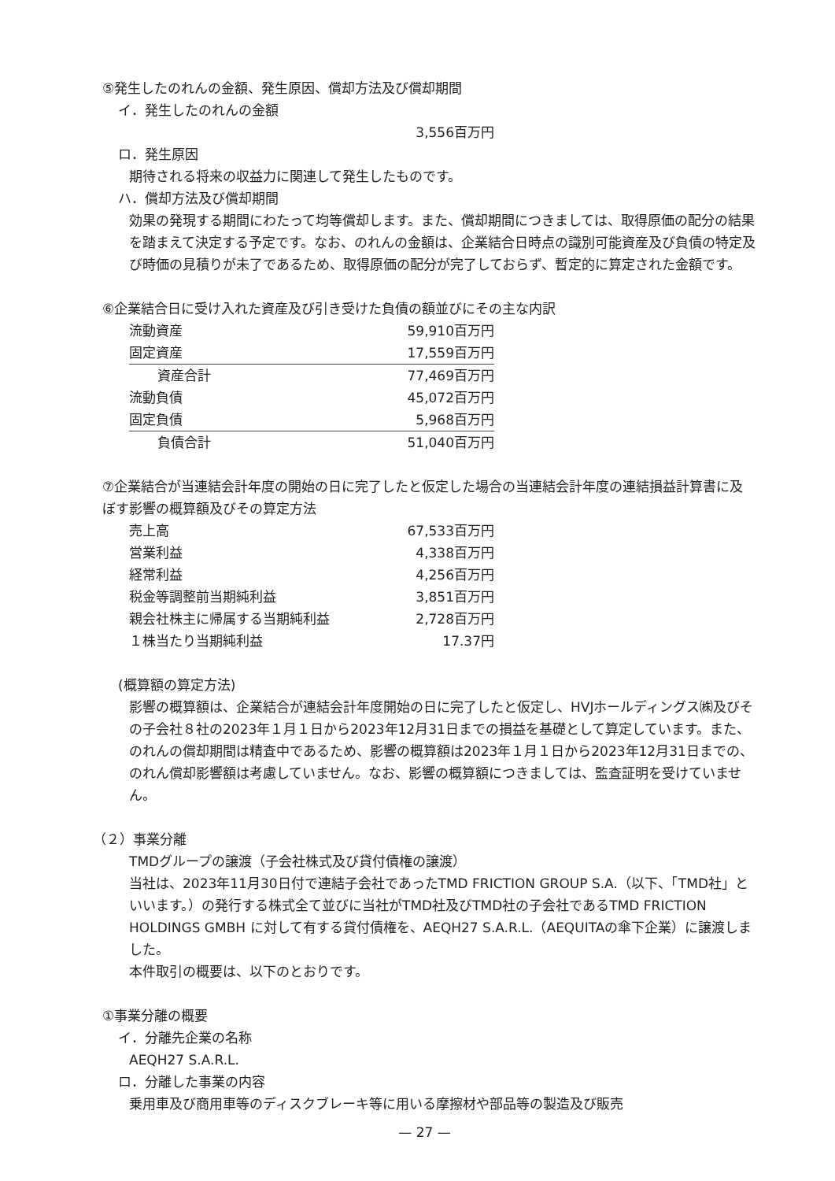⑤発生したのれんの金額、発生原因、償却方法及び償却期間
イ．発生したのれんの金額
3,556百万円
ロ．発生原因
期待される将来の収益力に関連して発生したものです。
ハ．償却方法及び償却期間
効果の発現する期間にわたって均等償却します。また、償却期間につきましては、取得原価の配分の結果を踏まえて決定する予定です。なお、のれんの金額は、企業結合日時点の識別可能資産及び負債の特定及び時価の見積りが未了であるため、取得原価の配分が完了しておらず、暫定的に算定された金額です。
⑥企業結合日に受け入れた資産及び引き受けた負債の額並びにその主な内訳
| 流動資産 | 59,910百万円 |
| 固定資産 | 17,559百万円 |
| 資産合計 | 77,469百万円 |
| 流動負債 | 45,072百万円 |
| 固定負債 | 5,968百万円 |
| 負債合計 | 51,040百万円 |
⑦企業結合が当連結会計年度の開始の日に完了したと仮定した場合の当連結会計年度の連結損益計算書に及ぼす影響の概算額及びその算定方法
| 売上高 | 67,533百万円 |
| 営業利益 | 4,338百万円 |
| 経常利益 | 4,256百万円 |
| 税金等調整前当期純利益 | 3,851百万円 |
| 親会社株主に帰属する当期純利益 | 2,728百万円 |
| １株当たり当期純利益 | 17.37円 |
(概算額の算定方法)
影響の概算額は、企業結合が連結会計年度開始の日に完了したと仮定し、HVJホールディングス㈱及びその子会社８社の2023年１月１日から2023年12月31日までの損益を基礎として算定しています。また、のれんの償却期間は精査中であるため、影響の概算額は2023年１月１日から2023年12月31日までの、のれん償却影響額は考慮していません。なお、影響の概算額につきましては、監査証明を受けていません。
（２）事業分離
TMDグループの譲渡（子会社株式及び貸付債権の譲渡）
当社は、2023年11月30日付で連結子会社であったTMD FRICTION GROUP S.A.（以下、「TMD社」といいます。）の発行する株式全て並びに当社がTMD社及びTMD社の子会社であるTMD FRICTION HOLDINGS GMBH に対して有する貸付債権を、AEQH27 S.A.R.L.（AEQUITAの傘下企業）に譲渡しました。
本件取引の概要は、以下のとおりです。
①事業分離の概要
イ．分離先企業の名称
AEQH27 S.A.R.L.
ロ．分離した事業の内容
乗用車及び商用車等のディスクブレーキ等に用いる摩擦材や部品等の製造及び販売
— 27 —